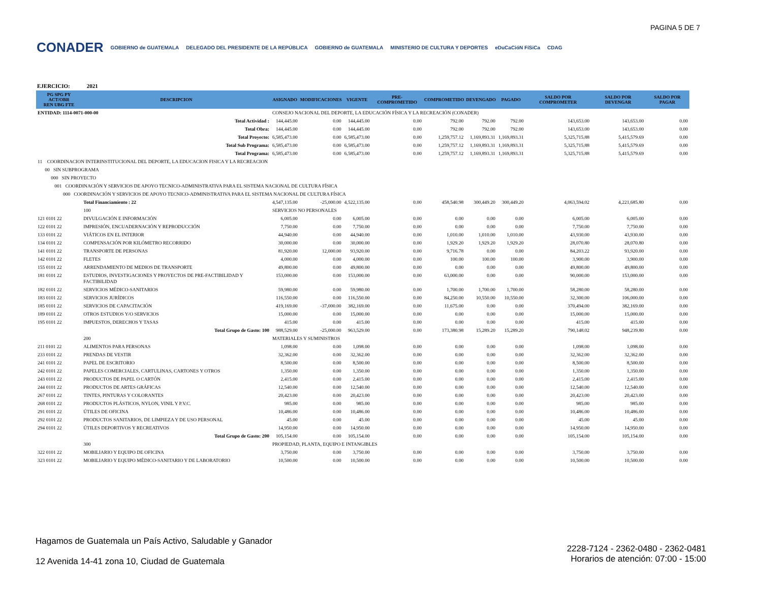PAGINA 5 DE 7
CONADER
GOBIERNO de GUATEMALA DELEGADO DEL PRESIDENTE DE LA REPÚBLICA GOBIERNO de GUATEMALA MINISTERIO DE CULTURA Y DEPORTES eDuCaCióN FíSiCa CDAG
EJERCICIO: 2021
| PG SPG PY ACT/OBR REN UBG FTE | DESCRIPCION | | ASIGNADO | MODIFICACIONES | VIGENTE | PRE-COMPROMETIDO | COMPROMETIDO | DEVENGADO | PAGADO | SALDO POR COMPROMETER | SALDO POR DEVENGAR | SALDO POR PAGAR |
| --- | --- | --- | --- | --- | --- | --- | --- | --- | --- | --- | --- | --- |
| ENTIDAD: 1114-0071-000-00 | | | CONSEJO NACIONAL DEL DEPORTE, LA EDUCACIÓN FÍSICA Y LA RECREACIÓN (CONADER) | | | | | | | | | |
| Total Actividad : | | | 144,445.00 | 0.00 | 144,445.00 | 0.00 | 792.00 | 792.00 | 792.00 | 143,653.00 | 143,653.00 | 0.00 |
| Total Obra: | | | 144,445.00 | 0.00 | 144,445.00 | 0.00 | 792.00 | 792.00 | 792.00 | 143,653.00 | 143,653.00 | 0.00 |
| Total Proyecto: | | | 6,585,473.00 | 0.00 | 6,585,473.00 | 0.00 | 1,259,757.12 | 1,169,893.31 | 1,169,893.31 | 5,325,715.88 | 5,415,579.69 | 0.00 |
| Total Sub Programa: | | | 6,585,473.00 | 0.00 | 6,585,473.00 | 0.00 | 1,259,757.12 | 1,169,893.31 | 1,169,893.31 | 5,325,715.88 | 5,415,579.69 | 0.00 |
| Total Programa: | | | 6,585,473.00 | 0.00 | 6,585,473.00 | 0.00 | 1,259,757.12 | 1,169,893.31 | 1,169,893.31 | 5,325,715.88 | 5,415,579.69 | 0.00 |
| 11 COORDINACION INTERINSTITUCIONAL DEL DEPORTE, LA EDUCACION FISICA Y LA RECREACION | | | | | | | | | | | | |
| 00 SIN SUBPROGRAMA | | | | | | | | | | | | |
| 000 SIN PROYECTO | | | | | | | | | | | | |
| 001 COORDINACIÓN Y SERVICIOS DE APOYO TECNICO-ADMINISTRATIVA PARA EL SISTEMA NACIONAL DE CULTURA FÍSICA | | | | | | | | | | | | |
| 000 COORDINACIÓN Y SERVICIOS DE APOYO TECNICO-ADMINISTRATIVA PARA EL SISTEMA NACIONAL DE CULTURA FÍSICA | | | | | | | | | | | | |
| | Total Financiamiento : 22 | | 4,547,135.00 | -25,000.00 | 4,522,135.00 | 0.00 | 458,540.98 | 300,449.20 | 300,449.20 | 4,063,594.02 | 4,221,685.80 | 0.00 |
| | 100 | SERVICIOS NO PERSONALES | | | | | | | | | | |
| 121 0101 22 | DIVULGACIÓN E INFORMACIÓN | | 6,005.00 | 0.00 | 6,005.00 | 0.00 | 0.00 | 0.00 | 0.00 | 6,005.00 | 6,005.00 | 0.00 |
| 122 0101 22 | IMPRESIÓN, ENCUADERNACIÓN Y REPRODUCCIÓN | | 7,750.00 | 0.00 | 7,750.00 | 0.00 | 0.00 | 0.00 | 0.00 | 7,750.00 | 7,750.00 | 0.00 |
| 133 0101 22 | VIÁTICOS EN EL INTERIOR | | 44,940.00 | 0.00 | 44,940.00 | 0.00 | 1,010.00 | 1,010.00 | 1,010.00 | 43,930.00 | 43,930.00 | 0.00 |
| 134 0101 22 | COMPENSACIÓN POR KILÓMETRO RECORRIDO | | 30,000.00 | 0.00 | 30,000.00 | 0.00 | 1,929.20 | 1,929.20 | 1,929.20 | 28,070.80 | 28,070.80 | 0.00 |
| 141 0101 22 | TRANSPORTE DE PERSONAS | | 81,920.00 | 12,000.00 | 93,920.00 | 0.00 | 9,716.78 | 0.00 | 0.00 | 84,203.22 | 93,920.00 | 0.00 |
| 142 0101 22 | FLETES | | 4,000.00 | 0.00 | 4,000.00 | 0.00 | 100.00 | 100.00 | 100.00 | 3,900.00 | 3,900.00 | 0.00 |
| 155 0101 22 | ARRENDAMIENTO DE MEDIOS DE TRANSPORTE | | 49,800.00 | 0.00 | 49,800.00 | 0.00 | 0.00 | 0.00 | 0.00 | 49,800.00 | 49,800.00 | 0.00 |
| 181 0101 22 | ESTUDIOS, INVESTIGACIONES Y PROYECTOS DE PRE-FACTIBILIDAD Y FACTIBILIDAD | | 153,000.00 | 0.00 | 153,000.00 | 0.00 | 63,000.00 | 0.00 | 0.00 | 90,000.00 | 153,000.00 | 0.00 |
| 182 0101 22 | SERVICIOS MÉDICO-SANITARIOS | | 59,980.00 | 0.00 | 59,980.00 | 0.00 | 1,700.00 | 1,700.00 | 1,700.00 | 58,280.00 | 58,280.00 | 0.00 |
| 183 0101 22 | SERVICIOS JURÍDICOS | | 116,550.00 | 0.00 | 116,550.00 | 0.00 | 84,250.00 | 10,550.00 | 10,550.00 | 32,300.00 | 106,000.00 | 0.00 |
| 185 0101 22 | SERVICIOS DE CAPACITACIÓN | | 419,169.00 | -37,000.00 | 382,169.00 | 0.00 | 11,675.00 | 0.00 | 0.00 | 370,494.00 | 382,169.00 | 0.00 |
| 189 0101 22 | OTROS ESTUDIOS Y/O SERVICIOS | | 15,000.00 | 0.00 | 15,000.00 | 0.00 | 0.00 | 0.00 | 0.00 | 15,000.00 | 15,000.00 | 0.00 |
| 195 0101 22 | IMPUESTOS, DERECHOS Y TASAS | | 415.00 | 0.00 | 415.00 | 0.00 | 0.00 | 0.00 | 0.00 | 415.00 | 415.00 | 0.00 |
| Total Grupo de Gasto: 100 | | | 988,529.00 | -25,000.00 | 963,529.00 | 0.00 | 173,380.98 | 15,289.20 | 15,289.20 | 790,148.02 | 948,239.80 | 0.00 |
| | 200 | MATERIALES Y SUMINISTROS | | | | | | | | | | |
| 211 0101 22 | ALIMENTOS PARA PERSONAS | | 1,098.00 | 0.00 | 1,098.00 | 0.00 | 0.00 | 0.00 | 0.00 | 1,098.00 | 1,098.00 | 0.00 |
| 233 0101 22 | PRENDAS DE VESTIR | | 32,362.00 | 0.00 | 32,362.00 | 0.00 | 0.00 | 0.00 | 0.00 | 32,362.00 | 32,362.00 | 0.00 |
| 241 0101 22 | PAPEL DE ESCRITORIO | | 8,500.00 | 0.00 | 8,500.00 | 0.00 | 0.00 | 0.00 | 0.00 | 8,500.00 | 8,500.00 | 0.00 |
| 242 0101 22 | PAPELES COMERCIALES, CARTULINAS, CARTONES Y OTROS | | 1,350.00 | 0.00 | 1,350.00 | 0.00 | 0.00 | 0.00 | 0.00 | 1,350.00 | 1,350.00 | 0.00 |
| 243 0101 22 | PRODUCTOS DE PAPEL O CARTÓN | | 2,415.00 | 0.00 | 2,415.00 | 0.00 | 0.00 | 0.00 | 0.00 | 2,415.00 | 2,415.00 | 0.00 |
| 244 0101 22 | PRODUCTOS DE ARTES GRÁFICAS | | 12,540.00 | 0.00 | 12,540.00 | 0.00 | 0.00 | 0.00 | 0.00 | 12,540.00 | 12,540.00 | 0.00 |
| 267 0101 22 | TINTES, PINTURAS Y COLORANTES | | 20,423.00 | 0.00 | 20,423.00 | 0.00 | 0.00 | 0.00 | 0.00 | 20,423.00 | 20,423.00 | 0.00 |
| 268 0101 22 | PRODUCTOS PLÁSTICOS, NYLON, VINIL Y P.V.C. | | 985.00 | 0.00 | 985.00 | 0.00 | 0.00 | 0.00 | 0.00 | 985.00 | 985.00 | 0.00 |
| 291 0101 22 | ÚTILES DE OFICINA | | 10,486.00 | 0.00 | 10,486.00 | 0.00 | 0.00 | 0.00 | 0.00 | 10,486.00 | 10,486.00 | 0.00 |
| 292 0101 22 | PRODUCTOS SANITARIOS, DE LIMPIEZA Y DE USO PERSONAL | | 45.00 | 0.00 | 45.00 | 0.00 | 0.00 | 0.00 | 0.00 | 45.00 | 45.00 | 0.00 |
| 294 0101 22 | ÚTILES DEPORTIVOS Y RECREATIVOS | | 14,950.00 | 0.00 | 14,950.00 | 0.00 | 0.00 | 0.00 | 0.00 | 14,950.00 | 14,950.00 | 0.00 |
| Total Grupo de Gasto: 200 | | | 105,154.00 | 0.00 | 105,154.00 | 0.00 | 0.00 | 0.00 | 0.00 | 105,154.00 | 105,154.00 | 0.00 |
| | 300 | PROPIEDAD, PLANTA, EQUIPO E INTANGIBLES | | | | | | | | | | |
| 322 0101 22 | MOBILIARIO Y EQUIPO DE OFICINA | | 3,750.00 | 0.00 | 3,750.00 | 0.00 | 0.00 | 0.00 | 0.00 | 3,750.00 | 3,750.00 | 0.00 |
| 323 0101 22 | MOBILIARIO Y EQUIPO MÉDICO-SANITARIO Y DE LABORATORIO | | 10,500.00 | 0.00 | 10,500.00 | 0.00 | 0.00 | 0.00 | 0.00 | 10,500.00 | 10,500.00 | 0.00 |
Hagamos de Guatemala un País Activo, Saludable y Ganador
12 Avenida 14-41 zona 10, Ciudad de Guatemala
2228-7124 - 2362-0480 - 2362-0481
Horarios de atención: 07:00 - 15:00